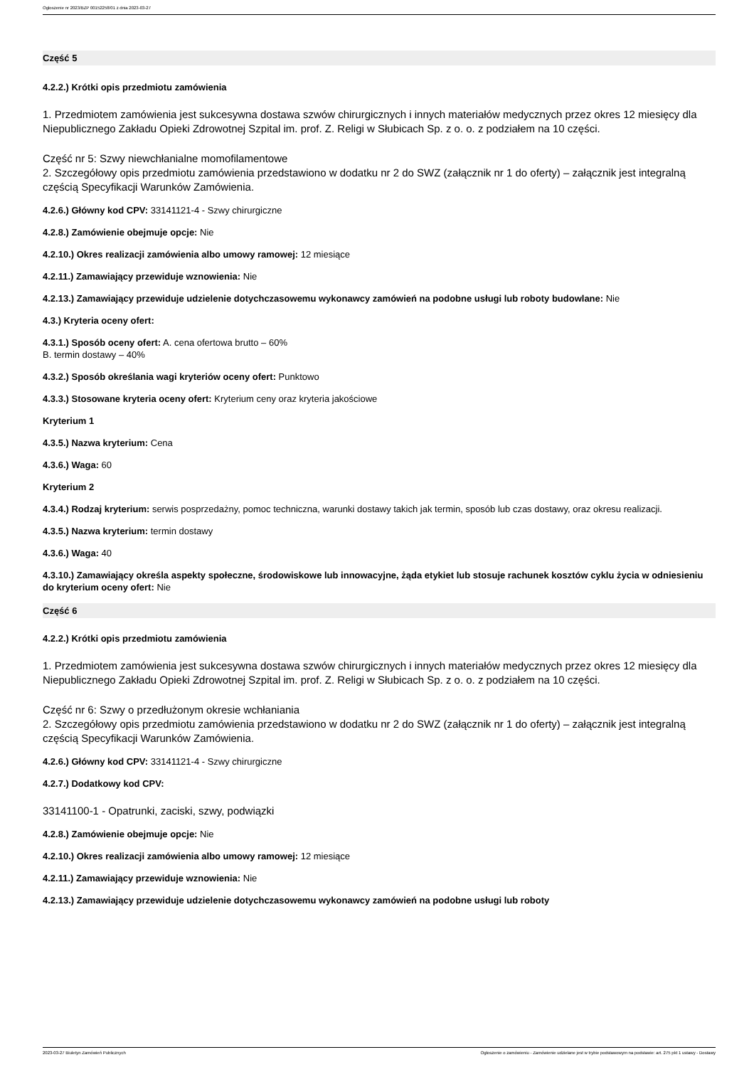Ogłoszenie nr 2023/BZP 00152258/01 z dnia 2023-03-27
Część 5
4.2.2.) Krótki opis przedmiotu zamówienia
1. Przedmiotem zamówienia jest sukcesywna dostawa szwów chirurgicznych i innych materiałów medycznych przez okres 12 miesięcy dla Niepublicznego Zakładu Opieki Zdrowotnej Szpital im. prof. Z. Religi w Słubicach Sp. z o. o. z podziałem na 10 części.
Część nr 5: Szwy niewchłanialne momofilamentowe
2. Szczegółowy opis przedmiotu zamówienia przedstawiono w dodatku nr 2 do SWZ (załącznik nr 1 do oferty) – załącznik jest integralną częścią Specyfikacji Warunków Zamówienia.
4.2.6.) Główny kod CPV: 33141121-4 - Szwy chirurgiczne
4.2.8.) Zamówienie obejmuje opcje: Nie
4.2.10.) Okres realizacji zamówienia albo umowy ramowej: 12 miesiące
4.2.11.) Zamawiający przewiduje wznowienia: Nie
4.2.13.) Zamawiający przewiduje udzielenie dotychczasowemu wykonawcy zamówień na podobne usługi lub roboty budowlane: Nie
4.3.) Kryteria oceny ofert:
4.3.1.) Sposób oceny ofert: A. cena ofertowa brutto – 60%
B. termin dostawy – 40%
4.3.2.) Sposób określania wagi kryteriów oceny ofert: Punktowo
4.3.3.) Stosowane kryteria oceny ofert: Kryterium ceny oraz kryteria jakościowe
Kryterium 1
4.3.5.) Nazwa kryterium: Cena
4.3.6.) Waga: 60
Kryterium 2
4.3.4.) Rodzaj kryterium: serwis posprzedażny, pomoc techniczna, warunki dostawy takich jak termin, sposób lub czas dostawy, oraz okresu realizacji.
4.3.5.) Nazwa kryterium: termin dostawy
4.3.6.) Waga: 40
4.3.10.) Zamawiający określa aspekty społeczne, środowiskowe lub innowacyjne, żąda etykiet lub stosuje rachunek kosztów cyklu życia w odniesieniu do kryterium oceny ofert: Nie
Część 6
4.2.2.) Krótki opis przedmiotu zamówienia
1. Przedmiotem zamówienia jest sukcesywna dostawa szwów chirurgicznych i innych materiałów medycznych przez okres 12 miesięcy dla Niepublicznego Zakładu Opieki Zdrowotnej Szpital im. prof. Z. Religi w Słubicach Sp. z o. o. z podziałem na 10 części.
Część nr 6: Szwy o przedłużonym okresie wchłaniania
2. Szczegółowy opis przedmiotu zamówienia przedstawiono w dodatku nr 2 do SWZ (załącznik nr 1 do oferty) – załącznik jest integralną częścią Specyfikacji Warunków Zamówienia.
4.2.6.) Główny kod CPV: 33141121-4 - Szwy chirurgiczne
4.2.7.) Dodatkowy kod CPV:
33141100-1 - Opatrunki, zaciski, szwy, podwiązki
4.2.8.) Zamówienie obejmuje opcje: Nie
4.2.10.) Okres realizacji zamówienia albo umowy ramowej: 12 miesiące
4.2.11.) Zamawiający przewiduje wznowienia: Nie
4.2.13.) Zamawiający przewiduje udzielenie dotychczasowemu wykonawcy zamówień na podobne usługi lub roboty
2023-03-27 Biuletyn Zamówień Publicznych Ogłoszenie o zamówieniu - Zamówienie udzielane jest w trybie podstawowym na podstawie: art. 275 pkt 1 ustawy - Dostawy